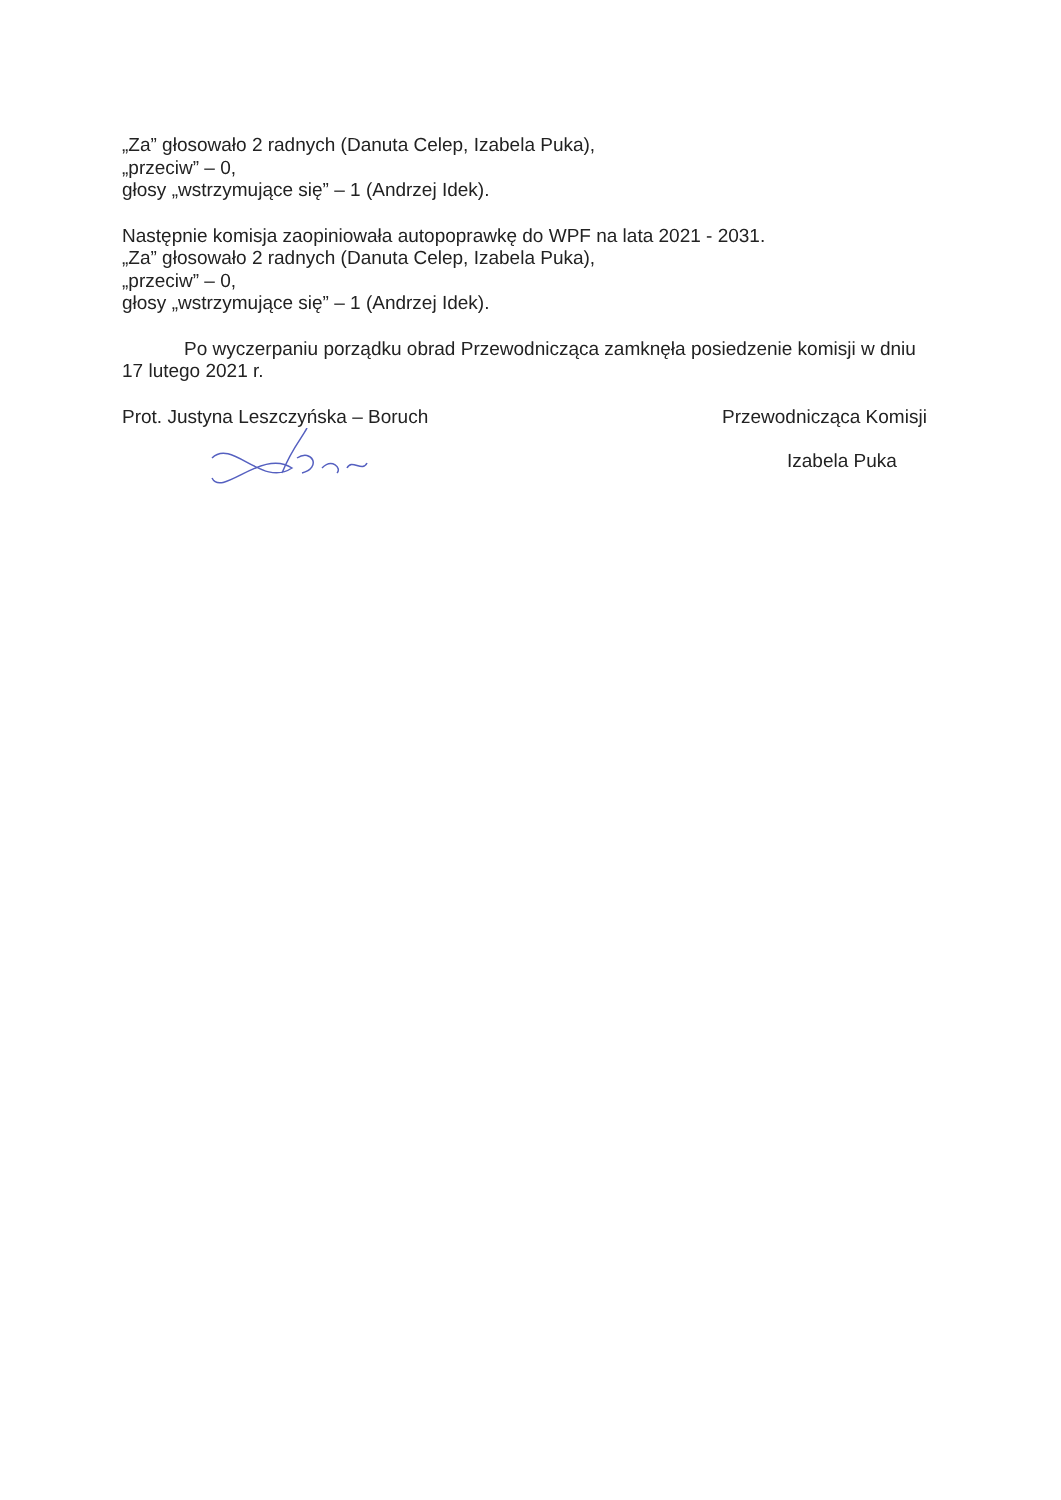„Za” głosowało 2 radnych (Danuta Celep, Izabela Puka),
„przeciw” – 0,
głosy „wstrzymujące się” – 1 (Andrzej Idek).
Następnie komisja zaopiniowała autopoprawkę do WPF na lata 2021 - 2031.
„Za” głosowało 2 radnych (Danuta Celep, Izabela Puka),
„przeciw” – 0,
głosy „wstrzymujące się” – 1 (Andrzej Idek).
Po wyczerpaniu porządku obrad Przewodnicząca zamknęła posiedzenie komisji w dniu 17 lutego 2021 r.
Prot. Justyna Leszczyńska – Boruch
Przewodnicząca Komisji
Izabela Puka